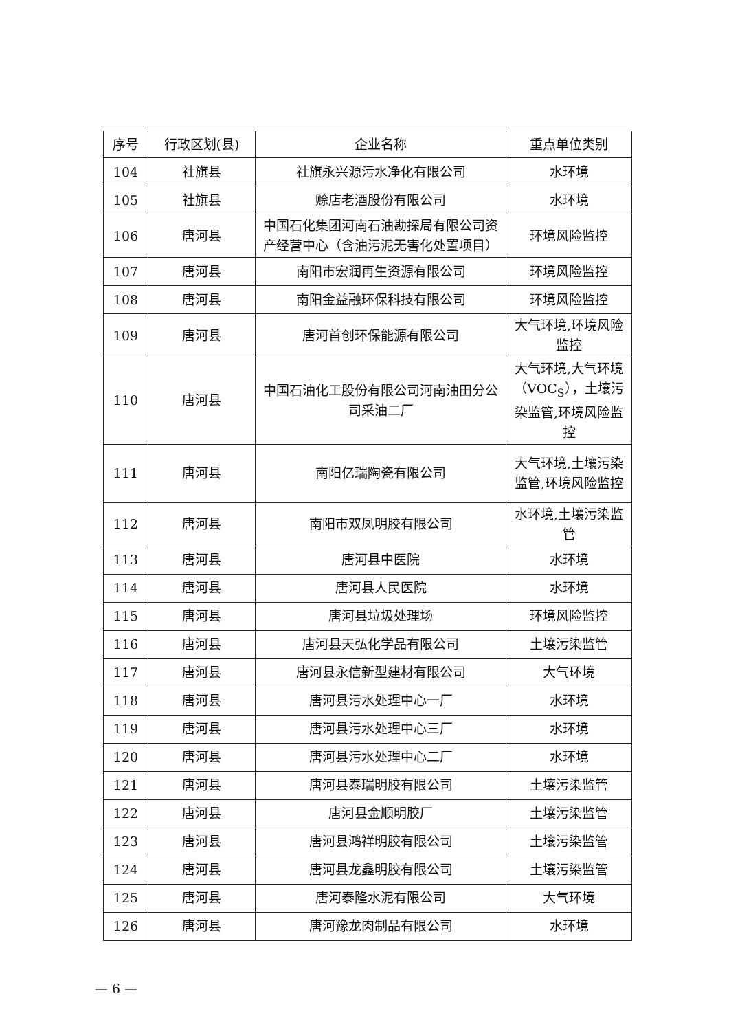| 序号 | 行政区划(县) | 企业名称 | 重点单位类别 |
| --- | --- | --- | --- |
| 104 | 社旗县 | 社旗永兴源污水净化有限公司 | 水环境 |
| 105 | 社旗县 | 赊店老酒股份有限公司 | 水环境 |
| 106 | 唐河县 | 中国石化集团河南石油勘探局有限公司资产经营中心（含油污泥无害化处置项目） | 环境风险监控 |
| 107 | 唐河县 | 南阳市宏润再生资源有限公司 | 环境风险监控 |
| 108 | 唐河县 | 南阳金益融环保科技有限公司 | 环境风险监控 |
| 109 | 唐河县 | 唐河首创环保能源有限公司 | 大气环境,环境风险监控 |
| 110 | 唐河县 | 中国石油化工股份有限公司河南油田分公司采油二厂 | 大气环境,大气环境（VOC<sub>S</sub>），土壤污染监管,环境风险监控 |
| 111 | 唐河县 | 南阳亿瑞陶瓷有限公司 | 大气环境,土壤污染监管,环境风险监控 |
| 112 | 唐河县 | 南阳市双凤明胶有限公司 | 水环境,土壤污染监管 |
| 113 | 唐河县 | 唐河县中医院 | 水环境 |
| 114 | 唐河县 | 唐河县人民医院 | 水环境 |
| 115 | 唐河县 | 唐河县垃圾处理场 | 环境风险监控 |
| 116 | 唐河县 | 唐河县天弘化学品有限公司 | 土壤污染监管 |
| 117 | 唐河县 | 唐河县永信新型建材有限公司 | 大气环境 |
| 118 | 唐河县 | 唐河县污水处理中心一厂 | 水环境 |
| 119 | 唐河县 | 唐河县污水处理中心三厂 | 水环境 |
| 120 | 唐河县 | 唐河县污水处理中心二厂 | 水环境 |
| 121 | 唐河县 | 唐河县泰瑞明胶有限公司 | 土壤污染监管 |
| 122 | 唐河县 | 唐河县金顺明胶厂 | 土壤污染监管 |
| 123 | 唐河县 | 唐河县鸿祥明胶有限公司 | 土壤污染监管 |
| 124 | 唐河县 | 唐河县龙鑫明胶有限公司 | 土壤污染监管 |
| 125 | 唐河县 | 唐河泰隆水泥有限公司 | 大气环境 |
| 126 | 唐河县 | 唐河豫龙肉制品有限公司 | 水环境 |
— 6 —